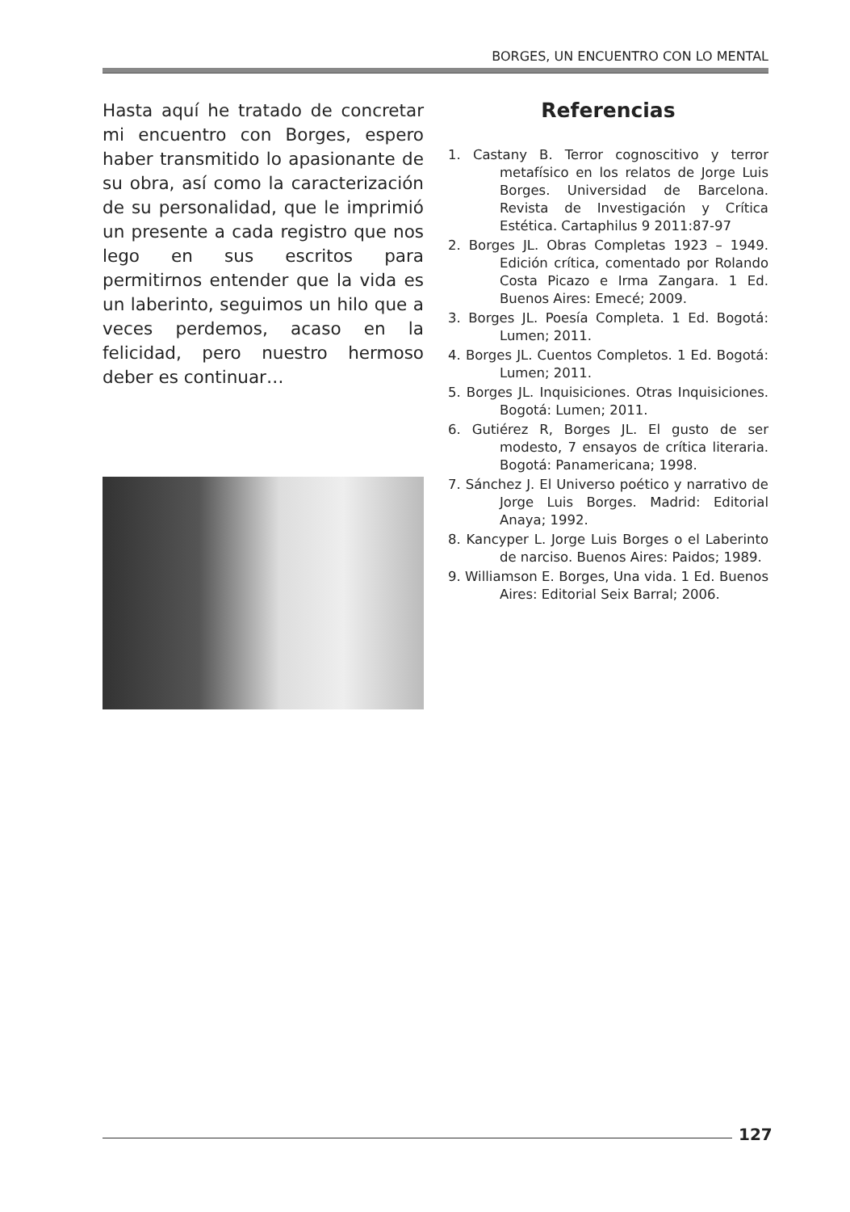BORGES, UN ENCUENTRO CON LO MENTAL
Hasta aquí he tratado de concretar mi encuentro con Borges, espero haber transmitido lo apasionante de su obra, así como la caracterización de su personalidad, que le imprimió un presente a cada registro que nos lego en sus escritos para permitirnos entender que la vida es un laberinto, seguimos un hilo que a veces perdemos, acaso en la felicidad, pero nuestro hermoso deber es continuar…
Referencias
1. Castany B. Terror cognoscitivo y terror metafísico en los relatos de Jorge Luis Borges. Universidad de Barcelona. Revista de Investigación y Crítica Estética. Cartaphilus 9 2011:87-97
2. Borges JL. Obras Completas 1923 – 1949. Edición crítica, comentado por Rolando Costa Picazo e Irma Zangara. 1 Ed. Buenos Aires: Emecé; 2009.
3. Borges JL. Poesía Completa. 1 Ed. Bogotá: Lumen; 2011.
4. Borges JL. Cuentos Completos. 1 Ed. Bogotá: Lumen; 2011.
5. Borges JL. Inquisiciones. Otras Inquisiciones. Bogotá: Lumen; 2011.
6. Gutiérez R, Borges JL. El gusto de ser modesto, 7 ensayos de crítica literaria. Bogotá: Panamericana; 1998.
7. Sánchez J. El Universo poético y narrativo de Jorge Luis Borges. Madrid: Editorial Anaya; 1992.
8. Kancyper L. Jorge Luis Borges o el Laberinto de narciso. Buenos Aires: Paidos; 1989.
9. Williamson E. Borges, Una vida. 1 Ed. Buenos Aires: Editorial Seix Barral; 2006.
127